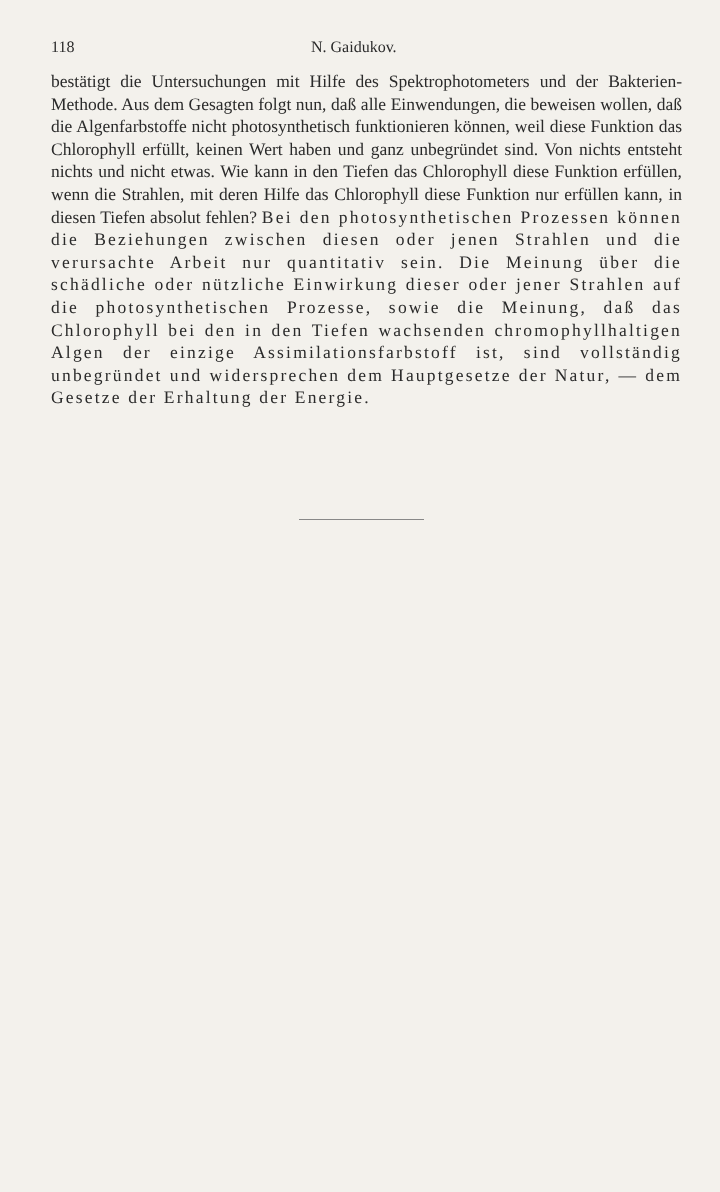118 N. Gaidukov.
bestätigt die Untersuchungen mit Hilfe des Spektrophotometers und der Bakterien-Methode. Aus dem Gesagten folgt nun, daß alle Einwendungen, die beweisen wollen, daß die Algenfarbstoffe nicht photosynthetisch funktionieren können, weil diese Funktion das Chlorophyll erfüllt, keinen Wert haben und ganz unbegründet sind. Von nichts entsteht nichts und nicht etwas. Wie kann in den Tiefen das Chlorophyll diese Funktion erfüllen, wenn die Strahlen, mit deren Hilfe das Chlorophyll diese Funktion nur erfüllen kann, in diesen Tiefen absolut fehlen? Bei den photosynthetischen Prozessen können die Beziehungen zwischen diesen oder jenen Strahlen und die verursachte Arbeit nur quantitativ sein. Die Meinung über die schädliche oder nützliche Einwirkung dieser oder jener Strahlen auf die photosynthetischen Prozesse, sowie die Meinung, daß das Chlorophyll bei den in den Tiefen wachsenden chromophyllhaltigen Algen der einzige Assimilationsfarbstoff ist, sind vollständig unbegründet und widersprechen dem Hauptgesetze der Natur, — dem Gesetze der Erhaltung der Energie.